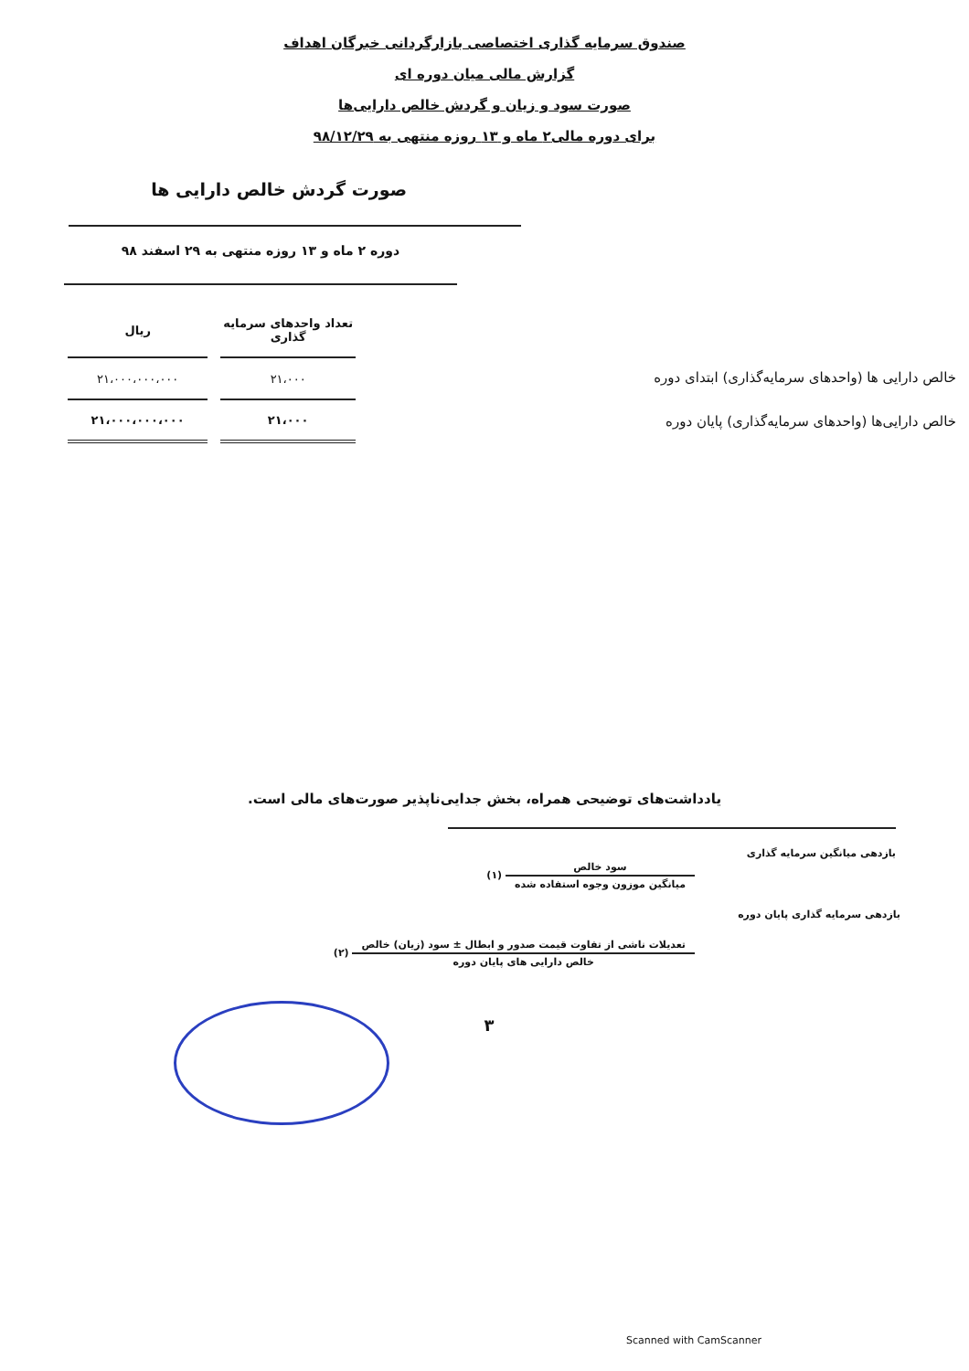صندوق سرمایه گذاری اختصاصی بازارگردانی خبرگان اهداف
گزارش مالی میان دوره ای
صورت سود و زیان و گردش خالص دارایی‌ها
برای دوره مالی۲ ماه و ۱۳ روزه منتهی به ۹۸/۱۲/۲۹
صورت گردش خالص دارایی ها
دوره ۲ ماه و ۱۳ روزه منتهی به ۲۹ اسفند ۹۸
| | | تعداد واحدهای سرمایه گذاری | ریال |
| --- | --- | --- | --- |
| خالص دارایی ها (واحدهای سرمایه‌گذاری) ابتدای دوره | | ۲۱،۰۰۰ | ۲۱،۰۰۰،۰۰۰،۰۰۰ |
| خالص دارایی‌ها (واحدهای سرمایه‌گذاری) پایان دوره | | ۲۱،۰۰۰ | ۲۱،۰۰۰،۰۰۰،۰۰۰ |
یادداشت‌های توضیحی همراه، بخش جدایی‌ناپذیر صورت‌های مالی است.
بازدهی میانگین سرمایه گذاری
سود خالص میانگین موزون وجوه استفاده شده (۱)
بازدهی سرمایه گذاری پایان دوره
تعدیلات ناشی از تفاوت قیمت صدور و ابطال ± سود (زیان) خالص خالص دارایی های پایان دوره (۲)
۳
Scanned with CamScanner